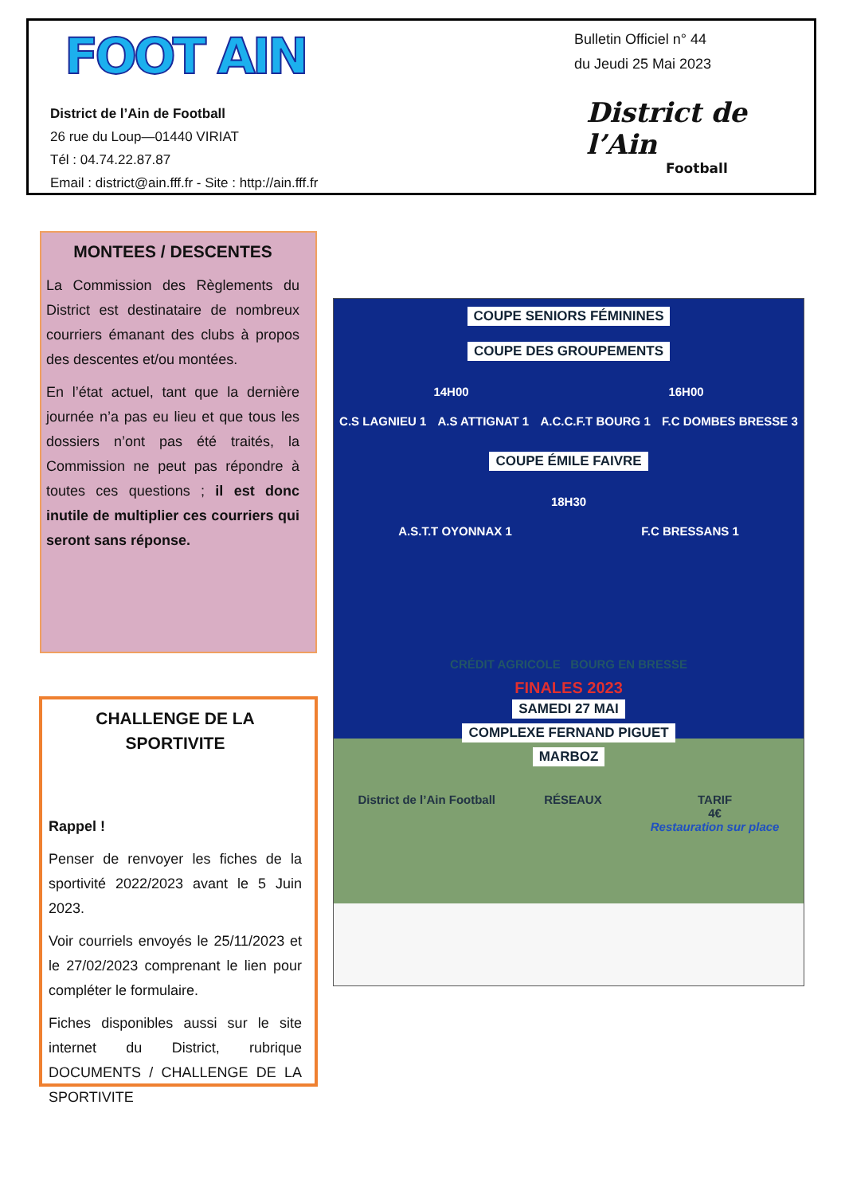FOOT AIN
District de l’Ain de Football
26 rue du Loup—01440 VIRIAT
Tél : 04.74.22.87.87
Email : district@ain.fff.fr - Site : http://ain.fff.fr
Bulletin Officiel n° 44
du Jeudi 25 Mai 2023
District de l’Ain
Football
MONTEES / DESCENTES
La Commission des Règlements du District est destinataire de nombreux courriers émanant des clubs à propos des descentes et/ou montées.
En l’état actuel, tant que la dernière journée n’a pas eu lieu et que tous les dossiers n’ont pas été traités, la Commission ne peut pas répondre à toutes ces questions ; il est donc inutile de multiplier ces courriers qui seront sans réponse.
CHALLENGE DE LA SPORTIVITE
Rappel !
Penser de renvoyer les fiches de la sportivité 2022/2023 avant le 5 Juin 2023.
Voir courriels envoyés le 25/11/2023 et le 27/02/2023 comprenant le lien pour compléter le formulaire.
Fiches disponibles aussi sur le site internet du District, rubrique DOCUMENTS / CHALLENGE DE LA SPORTIVITE
COUPE SENIORS FÉMININES COUPE DES GROUPEMENTS
14H00 16H00
C.S LAGNIEU 1 A.S ATTIGNAT 1 A.C.C.F.T BOURG 1 F.C DOMBES BRESSE 3
COUPE ÉMILE FAIVRE
18H30
A.S.T.T OYONNAX 1 F.C BRESSANS 1
CRÉDIT AGRICOLE BOURG EN BRESSE
FINALES 2023
SAMEDI 27 MAI
COMPLEXE FERNAND PIGUET
MARBOZ
District de l’Ain Football RÉSEAUX TARIF
4€
Restauration sur place